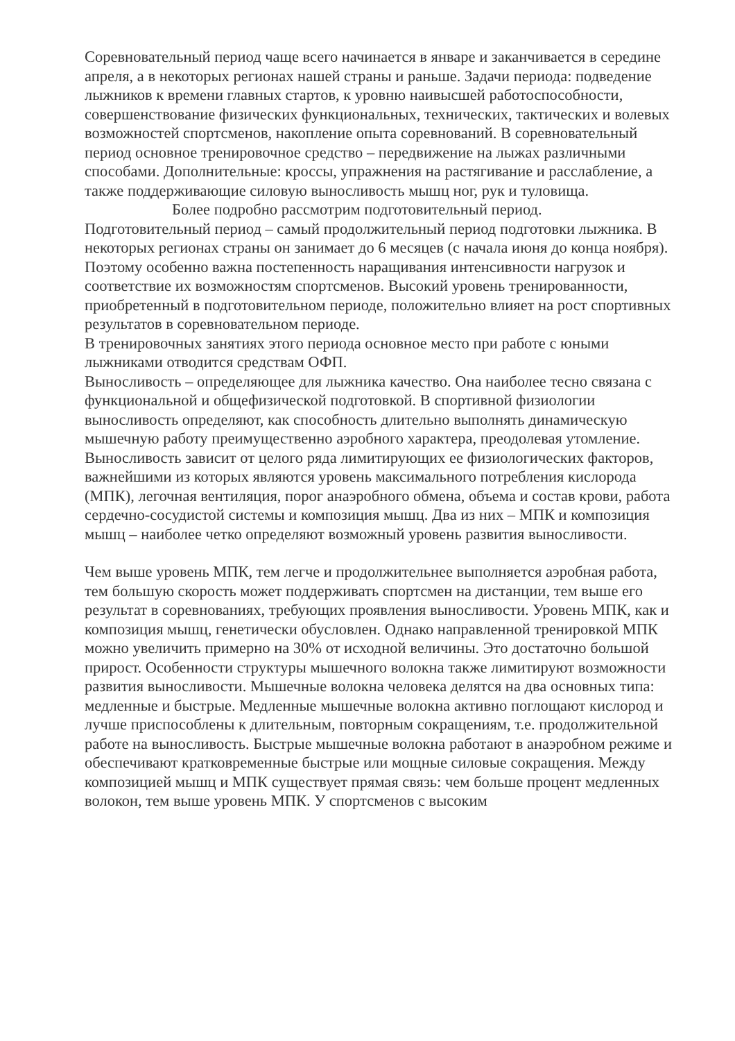Соревновательный период чаще всего начинается в январе и заканчивается в середине апреля, а в некоторых регионах нашей страны и раньше. Задачи периода: подведение лыжников к времени главных стартов, к уровню наивысшей работоспособности, совершенствование физических функциональных, технических, тактических и волевых возможностей спортсменов, накопление опыта соревнований. В соревновательный период основное тренировочное средство – передвижение на лыжах различными способами. Дополнительные: кроссы, упражнения на растягивание и расслабление, а также поддерживающие силовую выносливость мышц ног, рук и туловища.
Более подробно рассмотрим подготовительный период.
Подготовительный период – самый продолжительный период подготовки лыжника. В некоторых регионах страны он занимает до 6 месяцев (с начала июня до конца ноября). Поэтому особенно важна постепенность наращивания интенсивности нагрузок и соответствие их возможностям спортсменов. Высокий уровень тренированности, приобретенный в подготовительном периоде, положительно влияет на рост спортивных результатов в соревновательном периоде.
В тренировочных занятиях этого периода основное место при работе с юными лыжниками отводится средствам ОФП.
Выносливость – определяющее для лыжника качество. Она наиболее тесно связана с функциональной и общефизической подготовкой. В спортивной физиологии выносливость определяют, как способность длительно выполнять динамическую мышечную работу преимущественно аэробного характера, преодолевая утомление. Выносливость зависит от целого ряда лимитирующих ее физиологических факторов, важнейшими из которых являются уровень максимального потребления кислорода (МПК), легочная вентиляция, порог анаэробного обмена, объема и состав крови, работа сердечно-сосудистой системы и композиция мышц. Два из них – МПК и композиция мышц – наиболее четко определяют возможный уровень развития выносливости.
Чем выше уровень МПК, тем легче и продолжительнее выполняется аэробная работа, тем большую скорость может поддерживать спортсмен на дистанции, тем выше его результат в соревнованиях, требующих проявления выносливости. Уровень МПК, как и композиция мышц, генетически обусловлен. Однако направленной тренировкой МПК можно увеличить примерно на 30% от исходной величины. Это достаточно большой прирост. Особенности структуры мышечного волокна также лимитируют возможности развития выносливости. Мышечные волокна человека делятся на два основных типа: медленные и быстрые. Медленные мышечные волокна активно поглощают кислород и лучше приспособлены к длительным, повторным сокращениям, т.е. продолжительной работе на выносливость. Быстрые мышечные волокна работают в анаэробном режиме и обеспечивают кратковременные быстрые или мощные силовые сокращения. Между композицией мышц и МПК существует прямая связь: чем больше процент медленных волокон, тем выше уровень МПК. У спортсменов с высоким